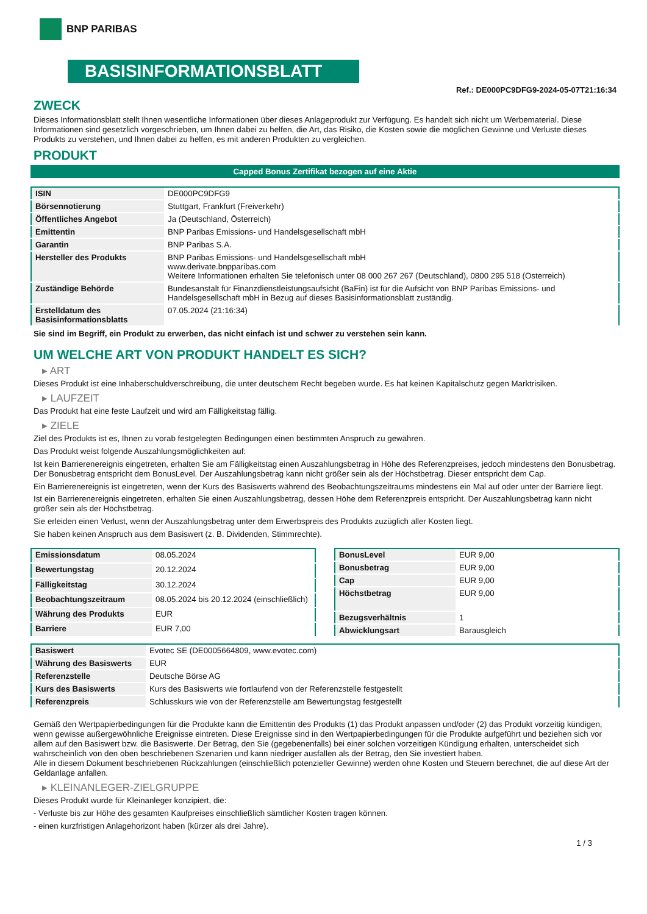BNP PARIBAS
BASISINFORMATIONSBLATT
Ref.: DE000PC9DFG9-2024-05-07T21:16:34
ZWECK
Dieses Informationsblatt stellt Ihnen wesentliche Informationen über dieses Anlageprodukt zur Verfügung. Es handelt sich nicht um Werbematerial. Diese Informationen sind gesetzlich vorgeschrieben, um Ihnen dabei zu helfen, die Art, das Risiko, die Kosten sowie die möglichen Gewinne und Verluste dieses Produkts zu verstehen, und Ihnen dabei zu helfen, es mit anderen Produkten zu vergleichen.
PRODUKT
Capped Bonus Zertifikat bezogen auf eine Aktie
| ISIN | DE000PC9DFG9 |
| Börsennotierung | Stuttgart, Frankfurt (Freiverkehr) |
| Öffentliches Angebot | Ja (Deutschland, Österreich) |
| Emittentin | BNP Paribas Emissions- und Handelsgesellschaft mbH |
| Garantin | BNP Paribas S.A. |
| Hersteller des Produkts | BNP Paribas Emissions- und Handelsgesellschaft mbH www.derivate.bnpparibas.com Weitere Informationen erhalten Sie telefonisch unter 08 000 267 267 (Deutschland), 0800 295 518 (Österreich) |
| Zuständige Behörde | Bundesanstalt für Finanzdienstleistungsaufsicht (BaFin) ist für die Aufsicht von BNP Paribas Emissions- und Handelsgesellschaft mbH in Bezug auf dieses Basisinformationsblatt zuständig. |
| Erstelldatum des Basisinformationsblatts | 07.05.2024 (21:16:34) |
Sie sind im Begriff, ein Produkt zu erwerben, das nicht einfach ist und schwer zu verstehen sein kann.
UM WELCHE ART VON PRODUKT HANDELT ES SICH?
▸ ART
Dieses Produkt ist eine Inhaberschuldverschreibung, die unter deutschem Recht begeben wurde. Es hat keinen Kapitalschutz gegen Marktrisiken.
▸ LAUFZEIT
Das Produkt hat eine feste Laufzeit und wird am Fälligkeitstag fällig.
▸ ZIELE
Ziel des Produkts ist es, Ihnen zu vorab festgelegten Bedingungen einen bestimmten Anspruch zu gewähren.
Das Produkt weist folgende Auszahlungsmöglichkeiten auf:
Ist kein Barrierenereignis eingetreten, erhalten Sie am Fälligkeitstag einen Auszahlungsbetrag in Höhe des Referenzpreises, jedoch mindestens den Bonusbetrag. Der Bonusbetrag entspricht dem BonusLevel. Der Auszahlungsbetrag kann nicht größer sein als der Höchstbetrag. Dieser entspricht dem Cap.
Ein Barrierenereignis ist eingetreten, wenn der Kurs des Basiswerts während des Beobachtungszeitraums mindestens ein Mal auf oder unter der Barriere liegt.
Ist ein Barrierenereignis eingetreten, erhalten Sie einen Auszahlungsbetrag, dessen Höhe dem Referenzpreis entspricht. Der Auszahlungsbetrag kann nicht größer sein als der Höchstbetrag.
Sie erleiden einen Verlust, wenn der Auszahlungsbetrag unter dem Erwerbspreis des Produkts zuzüglich aller Kosten liegt.
Sie haben keinen Anspruch aus dem Basiswert (z. B. Dividenden, Stimmrechte).
| Emissionsdatum | 08.05.2024 |
| Bewertungstag | 20.12.2024 |
| Fälligkeitstag | 30.12.2024 |
| Beobachtungszeitraum | 08.05.2024 bis 20.12.2024 (einschließlich) |
| Währung des Produkts | EUR |
| Barriere | EUR 7,00 |
| BonusLevel | EUR 9,00 |
| Bonusbetrag | EUR 9,00 |
| Cap | EUR 9,00 |
| Höchstbetrag | EUR 9,00 |
| Bezugsverhältnis | 1 |
| Abwicklungsart | Barausgleich |
| Basiswert | Evotec SE (DE0005664809, www.evotec.com) |
| Währung des Basiswerts | EUR |
| Referenzstelle | Deutsche Börse AG |
| Kurs des Basiswerts | Kurs des Basiswerts wie fortlaufend von der Referenzstelle festgestellt |
| Referenzpreis | Schlusskurs wie von der Referenzstelle am Bewertungstag festgestellt |
Gemäß den Wertpapierbedingungen für die Produkte kann die Emittentin des Produkts (1) das Produkt anpassen und/oder (2) das Produkt vorzeitig kündigen, wenn gewisse außergewöhnliche Ereignisse eintreten. Diese Ereignisse sind in den Wertpapierbedingungen für die Produkte aufgeführt und beziehen sich vor allem auf den Basiswert bzw. die Basiswerte. Der Betrag, den Sie (gegebenenfalls) bei einer solchen vorzeitigen Kündigung erhalten, unterscheidet sich wahrscheinlich von den oben beschriebenen Szenarien und kann niedriger ausfallen als der Betrag, den Sie investiert haben.
Alle in diesem Dokument beschriebenen Rückzahlungen (einschließlich potenzieller Gewinne) werden ohne Kosten und Steuern berechnet, die auf diese Art der Geldanlage anfallen.
▸ KLEINANLEGER-ZIELGRUPPE
Dieses Produkt wurde für Kleinanleger konzipiert, die:
- Verluste bis zur Höhe des gesamten Kaufpreises einschließlich sämtlicher Kosten tragen können.
- einen kurzfristigen Anlagehorizont haben (kürzer als drei Jahre).
1 / 3